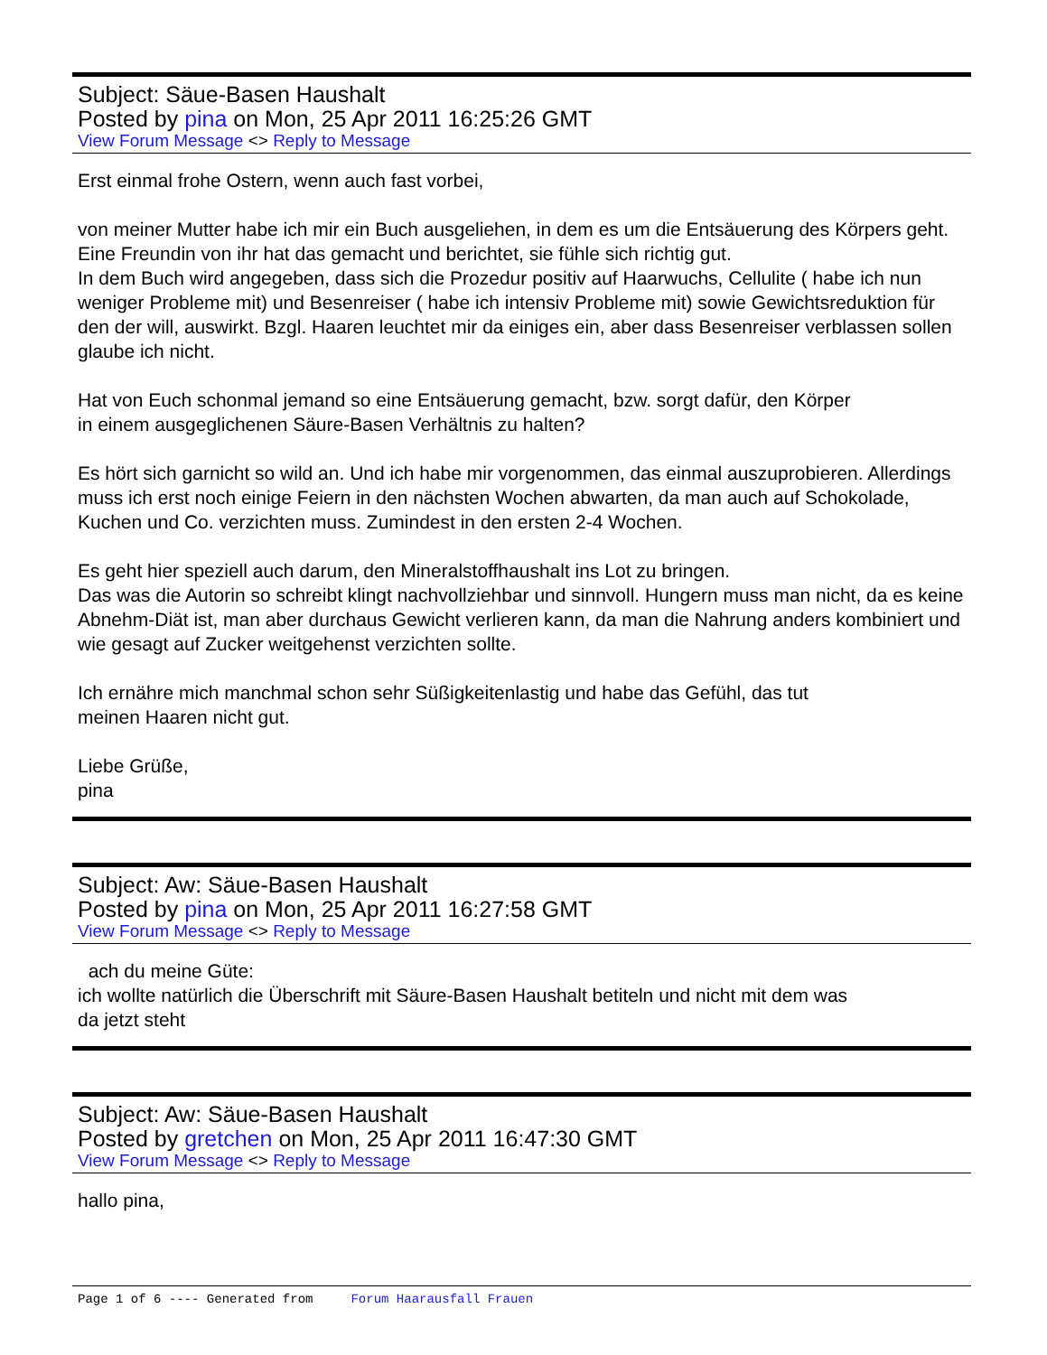Subject: Säue-Basen Haushalt
Posted by pina on Mon, 25 Apr 2011 16:25:26 GMT
View Forum Message <> Reply to Message
Erst einmal frohe Ostern, wenn auch fast vorbei,
von meiner Mutter habe ich mir ein Buch ausgeliehen, in dem es um die Entsäuerung des Körpers geht. Eine Freundin von ihr hat das gemacht und berichtet, sie fühle sich richtig gut.
In dem Buch wird angegeben, dass sich die Prozedur positiv auf Haarwuchs, Cellulite ( habe ich nun weniger Probleme mit) und Besenreiser ( habe ich intensiv Probleme mit) sowie Gewichtsreduktion für den der will, auswirkt. Bzgl. Haaren leuchtet mir da einiges ein, aber dass Besenreiser verblassen sollen glaube ich nicht.
Hat von Euch schonmal jemand so eine Entsäuerung gemacht, bzw. sorgt dafür, den Körper
in einem ausgeglichenen Säure-Basen Verhältnis zu halten?
Es hört sich garnicht so wild an. Und ich habe mir vorgenommen, das einmal auszuprobieren. Allerdings muss ich erst noch einige Feiern in den nächsten Wochen abwarten, da man auch auf Schokolade, Kuchen und Co. verzichten muss. Zumindest in den ersten 2-4 Wochen.
Es geht hier speziell auch darum, den Mineralstoffhaushalt ins Lot zu bringen.
Das was die Autorin so schreibt klingt nachvollziehbar und sinnvoll. Hungern muss man nicht, da es keine Abnehm-Diät ist, man aber durchaus Gewicht verlieren kann, da man die Nahrung anders kombiniert und wie gesagt auf Zucker weitgehenst verzichten sollte.
Ich ernähre mich manchmal schon sehr Süßigkeitenlastig und habe das Gefühl, das tut
meinen Haaren nicht gut.
Liebe Grüße,
pina
Subject: Aw: Säue-Basen Haushalt
Posted by pina on Mon, 25 Apr 2011 16:27:58 GMT
View Forum Message <> Reply to Message
ach du meine Güte:
ich wollte natürlich die Überschrift mit Säure-Basen Haushalt betiteln und nicht mit dem was
da jetzt steht
Subject: Aw: Säue-Basen Haushalt
Posted by gretchen on Mon, 25 Apr 2011 16:47:30 GMT
View Forum Message <> Reply to Message
hallo pina,
Page 1 of 6 ---- Generated from Forum Haarausfall Frauen